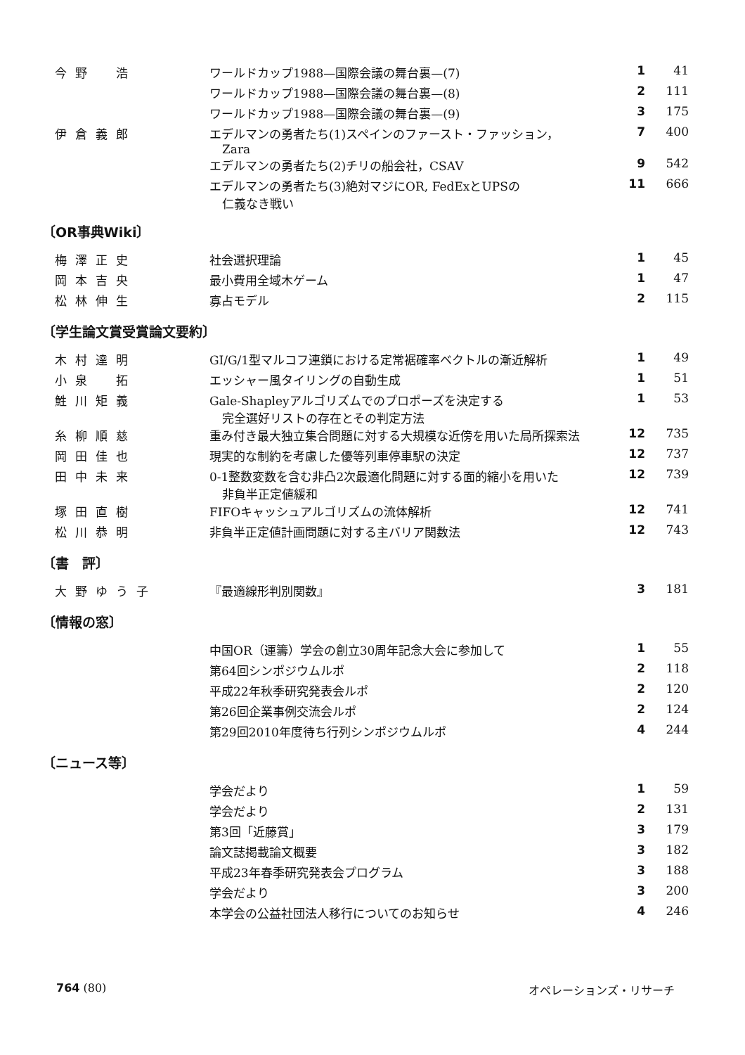| 今野 浩 | ワールドカップ1988—国際会議の舞台裏—(7) | 1 | 41 |
| | ワールドカップ1988—国際会議の舞台裏—(8) | 2 | 111 |
| | ワールドカップ1988—国際会議の舞台裏—(9) | 3 | 175 |
| 伊倉義郎 | エデルマンの勇者たち(1)スペインのファースト・ファッション， Zara | 7 | 400 |
| | エデルマンの勇者たち(2)チリの船会社，CSAV | 9 | 542 |
| | エデルマンの勇者たち(3)絶対マジにOR, FedExとUPSの 仁義なき戦い | 11 | 666 |
〔OR事典Wiki〕
| 梅澤正史 | 社会選択理論 | 1 | 45 |
| 岡本吉央 | 最小費用全域木ゲーム | 1 | 47 |
| 松林伸生 | 寡占モデル | 2 | 115 |
〔学生論文賞受賞論文要約〕
| 木村達明 | GI/G/1型マルコフ連鎖における定常裾確率ベクトルの漸近解析 | 1 | 49 |
| 小泉 拓 | エッシャー風タイリングの自動生成 | 1 | 51 |
| 鮏川矩義 | Gale-Shapleyアルゴリズムでのプロポーズを決定する 完全選好リストの存在とその判定方法 | 1 | 53 |
| 糸柳順慈 | 重み付き最大独立集合問題に対する大規模な近傍を用いた局所探索法 | 12 | 735 |
| 岡田佳也 | 現実的な制約を考慮した優等列車停車駅の決定 | 12 | 737 |
| 田中未来 | 0-1整数変数を含む非凸2次最適化問題に対する面的縮小を用いた 非負半正定値緩和 | 12 | 739 |
| 塚田直樹 | FIFOキャッシュアルゴリズムの流体解析 | 12 | 741 |
| 松川恭明 | 非負半正定値計画問題に対する主バリア関数法 | 12 | 743 |
〔書　評〕
| 大野ゆう子 | 『最適線形判別関数』 | 3 | 181 |
〔情報の窓〕
| | 中国OR（運籌）学会の創立30周年記念大会に参加して | 1 | 55 |
| | 第64回シンポジウムルポ | 2 | 118 |
| | 平成22年秋季研究発表会ルポ | 2 | 120 |
| | 第26回企業事例交流会ルポ | 2 | 124 |
| | 第29回2010年度待ち行列シンポジウムルポ | 4 | 244 |
〔ニュース等〕
| | 学会だより | 1 | 59 |
| | 学会だより | 2 | 131 |
| | 第3回「近藤賞」 | 3 | 179 |
| | 論文誌掲載論文概要 | 3 | 182 |
| | 平成23年春季研究発表会プログラム | 3 | 188 |
| | 学会だより | 3 | 200 |
| | 本学会の公益社団法人移行についてのお知らせ | 4 | 246 |
764 (80) オペレーションズ・リサーチ